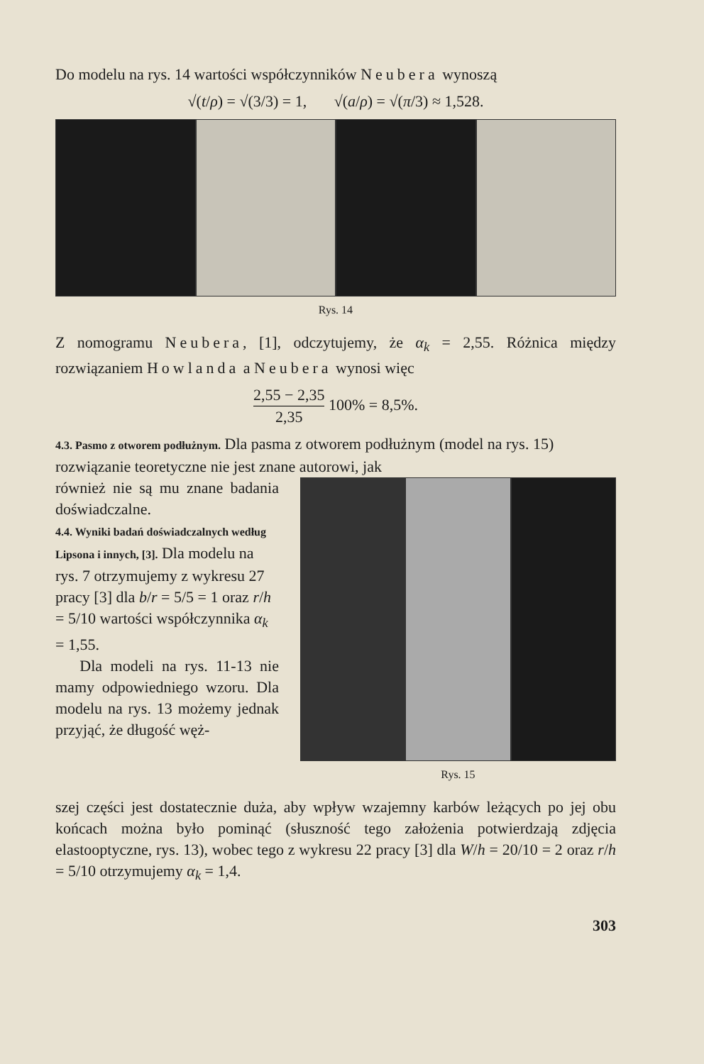Do modelu na rys. 14 wartości współczynników Neubera wynoszą
√(t/ρ) = √(3/3) = 1, √(a/ρ) = √(π/3) ≈ 1,528.
Rys. 14
Z nomogramu Neubera, [1], odczytujemy, że α<sub>k</sub> = 2,55. Różnica między rozwiązaniem Howlanda a Neubera wynosi więc
2,55 − 2,35 2,35 100% = 8,5%.
4.3. Pasmo z otworem podłużnym.
Dla pasma z otworem podłużnym (model na rys. 15) rozwiązanie teoretyczne nie jest znane autorowi, jak
również nie są mu znane badania doświadczalne.
4.4. Wyniki badań doświadczalnych według Lipsona i innych, [3].
Dla modelu na rys. 7 otrzymujemy z wykresu 27 pracy [3] dla b/r = 5/5 = 1 oraz r/h = 5/10 wartości współczynnika α<sub>k</sub> = 1,55.
Dla modeli na rys. 11-13 nie mamy odpowiedniego wzoru. Dla modelu na rys. 13 możemy jednak przyjąć, że długość węż-
Rys. 15
szej części jest dostatecznie duża, aby wpływ wzajemny karbów leżących po jej obu końcach można było pominąć (słuszność tego założenia potwierdzają zdjęcia elastooptyczne, rys. 13), wobec tego z wykresu 22 pracy [3] dla W/h = 20/10 = 2 oraz r/h = 5/10 otrzymujemy α<sub>k</sub> = 1,4.
303